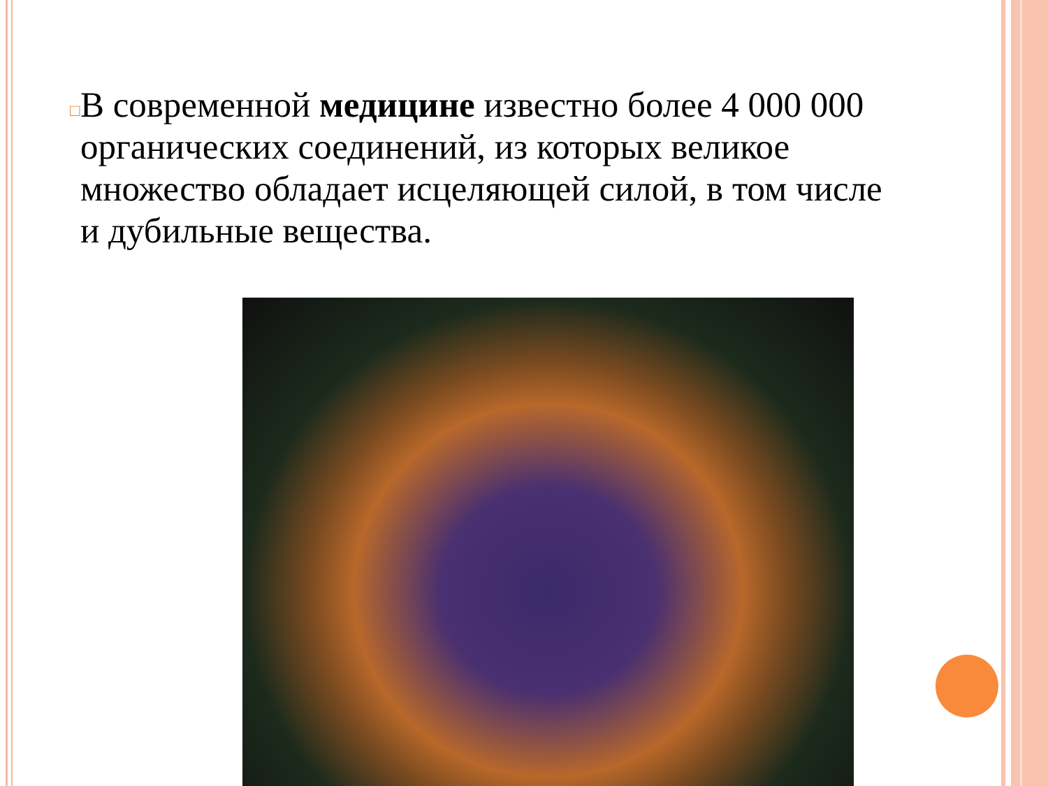□
В современной медицине известно более 4 000 000 органических соединений, из которых великое множество обладает исцеляющей силой, в том числе и дубильные вещества.